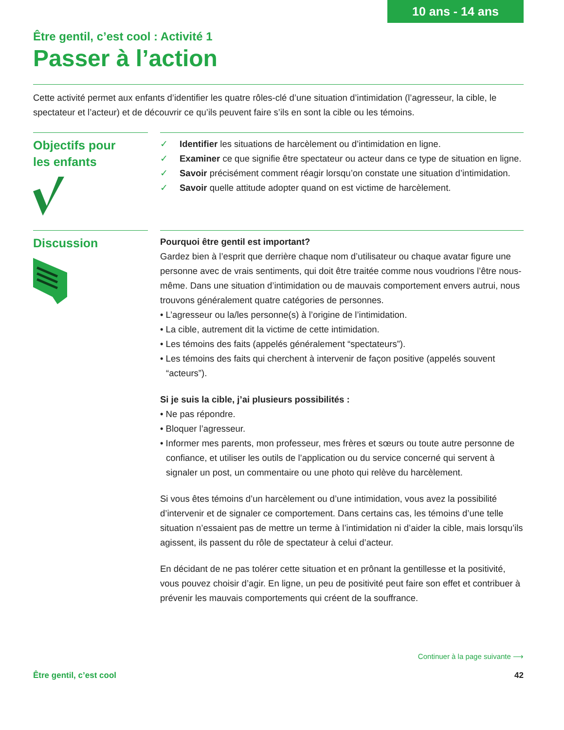10 ans - 14 ans
Être gentil, c’est cool : Activité 1
Passer à l’action
Cette activité permet aux enfants d’identifier les quatre rôles-clé d’une situation d’intimidation (l’agresseur, la cible, le spectateur et l’acteur) et de découvrir ce qu’ils peuvent faire s’ils en sont la cible ou les témoins.
Objectifs pour
les enfants
✓ Identifier les situations de harcèlement ou d’intimidation en ligne.
✓ Examiner ce que signifie être spectateur ou acteur dans ce type de situation en ligne.
✓ Savoir précisément comment réagir lorsqu’on constate une situation d’intimidation.
✓ Savoir quelle attitude adopter quand on est victime de harcèlement.
Discussion
Pourquoi être gentil est important?
Gardez bien à l’esprit que derrière chaque nom d’utilisateur ou chaque avatar figure une personne avec de vrais sentiments, qui doit être traitée comme nous voudrions l’être nous-même. Dans une situation d’intimidation ou de mauvais comportement envers autrui, nous trouvons généralement quatre catégories de personnes.
• L’agresseur ou la/les personne(s) à l’origine de l’intimidation.
• La cible, autrement dit la victime de cette intimidation.
• Les témoins des faits (appelés généralement “spectateurs”).
• Les témoins des faits qui cherchent à intervenir de façon positive (appelés souvent “acteurs”).
Si je suis la cible, j’ai plusieurs possibilités :
• Ne pas répondre.
• Bloquer l’agresseur.
• Informer mes parents, mon professeur, mes frères et sœurs ou toute autre personne de confiance, et utiliser les outils de l’application ou du service concerné qui servent à signaler un post, un commentaire ou une photo qui relève du harcèlement.
Si vous êtes témoins d’un harcèlement ou d’une intimidation, vous avez la possibilité d’intervenir et de signaler ce comportement. Dans certains cas, les témoins d’une telle situation n’essaient pas de mettre un terme à l’intimidation ni d’aider la cible, mais lorsqu’ils agissent, ils passent du rôle de spectateur à celui d’acteur.
En décidant de ne pas tolérer cette situation et en prônant la gentillesse et la positivité, vous pouvez choisir d’agir. En ligne, un peu de positivité peut faire son effet et contribuer à prévenir les mauvais comportements qui créent de la souffrance.
Continuer à la page suivante ⟶
Être gentil, c’est cool 42